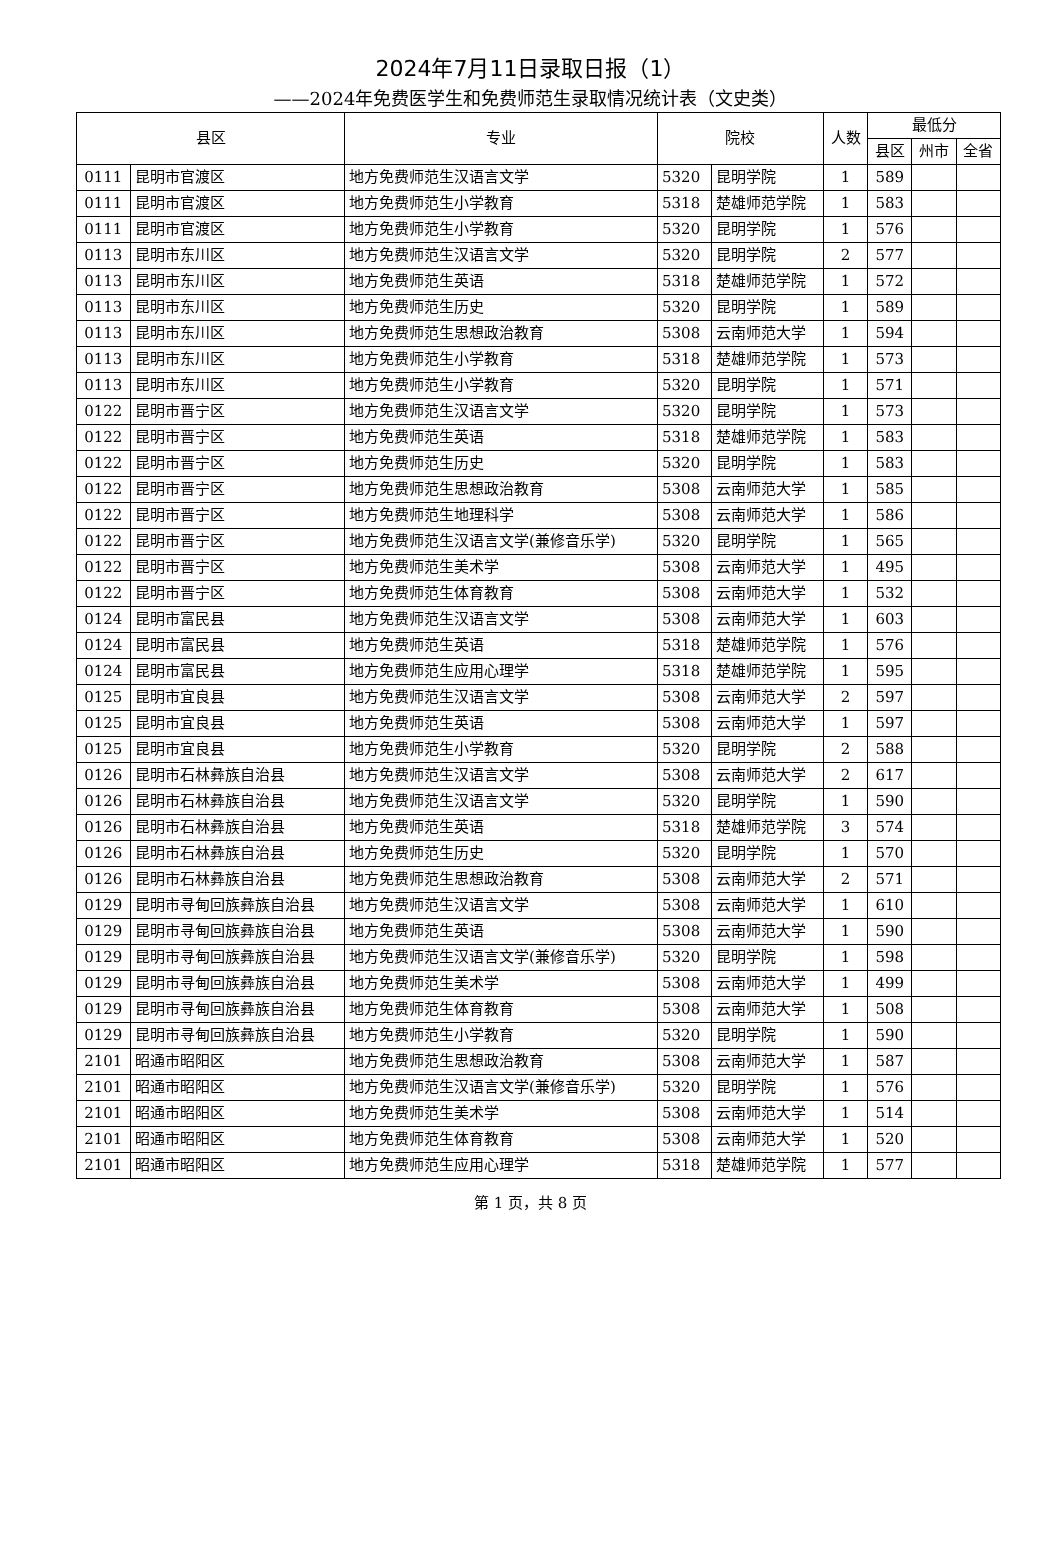2024年7月11日录取日报（1）
——2024年免费医学生和免费师范生录取情况统计表（文史类）
| 县区 | | 专业 | 院校 | | 人数 | 最低分 | | |
| --- | --- | --- | --- | --- | --- | --- | --- | --- |
| | | | | | | 县区 | 州市 | 全省 |
| 0111 | 昆明市官渡区 | 地方免费师范生汉语言文学 | 5320 | 昆明学院 | 1 | 589 | | |
| 0111 | 昆明市官渡区 | 地方免费师范生小学教育 | 5318 | 楚雄师范学院 | 1 | 583 | | |
| 0111 | 昆明市官渡区 | 地方免费师范生小学教育 | 5320 | 昆明学院 | 1 | 576 | | |
| 0113 | 昆明市东川区 | 地方免费师范生汉语言文学 | 5320 | 昆明学院 | 2 | 577 | | |
| 0113 | 昆明市东川区 | 地方免费师范生英语 | 5318 | 楚雄师范学院 | 1 | 572 | | |
| 0113 | 昆明市东川区 | 地方免费师范生历史 | 5320 | 昆明学院 | 1 | 589 | | |
| 0113 | 昆明市东川区 | 地方免费师范生思想政治教育 | 5308 | 云南师范大学 | 1 | 594 | | |
| 0113 | 昆明市东川区 | 地方免费师范生小学教育 | 5318 | 楚雄师范学院 | 1 | 573 | | |
| 0113 | 昆明市东川区 | 地方免费师范生小学教育 | 5320 | 昆明学院 | 1 | 571 | | |
| 0122 | 昆明市晋宁区 | 地方免费师范生汉语言文学 | 5320 | 昆明学院 | 1 | 573 | | |
| 0122 | 昆明市晋宁区 | 地方免费师范生英语 | 5318 | 楚雄师范学院 | 1 | 583 | | |
| 0122 | 昆明市晋宁区 | 地方免费师范生历史 | 5320 | 昆明学院 | 1 | 583 | | |
| 0122 | 昆明市晋宁区 | 地方免费师范生思想政治教育 | 5308 | 云南师范大学 | 1 | 585 | | |
| 0122 | 昆明市晋宁区 | 地方免费师范生地理科学 | 5308 | 云南师范大学 | 1 | 586 | | |
| 0122 | 昆明市晋宁区 | 地方免费师范生汉语言文学(兼修音乐学) | 5320 | 昆明学院 | 1 | 565 | | |
| 0122 | 昆明市晋宁区 | 地方免费师范生美术学 | 5308 | 云南师范大学 | 1 | 495 | | |
| 0122 | 昆明市晋宁区 | 地方免费师范生体育教育 | 5308 | 云南师范大学 | 1 | 532 | | |
| 0124 | 昆明市富民县 | 地方免费师范生汉语言文学 | 5308 | 云南师范大学 | 1 | 603 | | |
| 0124 | 昆明市富民县 | 地方免费师范生英语 | 5318 | 楚雄师范学院 | 1 | 576 | | |
| 0124 | 昆明市富民县 | 地方免费师范生应用心理学 | 5318 | 楚雄师范学院 | 1 | 595 | | |
| 0125 | 昆明市宜良县 | 地方免费师范生汉语言文学 | 5308 | 云南师范大学 | 2 | 597 | | |
| 0125 | 昆明市宜良县 | 地方免费师范生英语 | 5308 | 云南师范大学 | 1 | 597 | | |
| 0125 | 昆明市宜良县 | 地方免费师范生小学教育 | 5320 | 昆明学院 | 2 | 588 | | |
| 0126 | 昆明市石林彝族自治县 | 地方免费师范生汉语言文学 | 5308 | 云南师范大学 | 2 | 617 | | |
| 0126 | 昆明市石林彝族自治县 | 地方免费师范生汉语言文学 | 5320 | 昆明学院 | 1 | 590 | | |
| 0126 | 昆明市石林彝族自治县 | 地方免费师范生英语 | 5318 | 楚雄师范学院 | 3 | 574 | | |
| 0126 | 昆明市石林彝族自治县 | 地方免费师范生历史 | 5320 | 昆明学院 | 1 | 570 | | |
| 0126 | 昆明市石林彝族自治县 | 地方免费师范生思想政治教育 | 5308 | 云南师范大学 | 2 | 571 | | |
| 0129 | 昆明市寻甸回族彝族自治县 | 地方免费师范生汉语言文学 | 5308 | 云南师范大学 | 1 | 610 | | |
| 0129 | 昆明市寻甸回族彝族自治县 | 地方免费师范生英语 | 5308 | 云南师范大学 | 1 | 590 | | |
| 0129 | 昆明市寻甸回族彝族自治县 | 地方免费师范生汉语言文学(兼修音乐学) | 5320 | 昆明学院 | 1 | 598 | | |
| 0129 | 昆明市寻甸回族彝族自治县 | 地方免费师范生美术学 | 5308 | 云南师范大学 | 1 | 499 | | |
| 0129 | 昆明市寻甸回族彝族自治县 | 地方免费师范生体育教育 | 5308 | 云南师范大学 | 1 | 508 | | |
| 0129 | 昆明市寻甸回族彝族自治县 | 地方免费师范生小学教育 | 5320 | 昆明学院 | 1 | 590 | | |
| 2101 | 昭通市昭阳区 | 地方免费师范生思想政治教育 | 5308 | 云南师范大学 | 1 | 587 | | |
| 2101 | 昭通市昭阳区 | 地方免费师范生汉语言文学(兼修音乐学) | 5320 | 昆明学院 | 1 | 576 | | |
| 2101 | 昭通市昭阳区 | 地方免费师范生美术学 | 5308 | 云南师范大学 | 1 | 514 | | |
| 2101 | 昭通市昭阳区 | 地方免费师范生体育教育 | 5308 | 云南师范大学 | 1 | 520 | | |
| 2101 | 昭通市昭阳区 | 地方免费师范生应用心理学 | 5318 | 楚雄师范学院 | 1 | 577 | | |
第 1 页，共 8 页